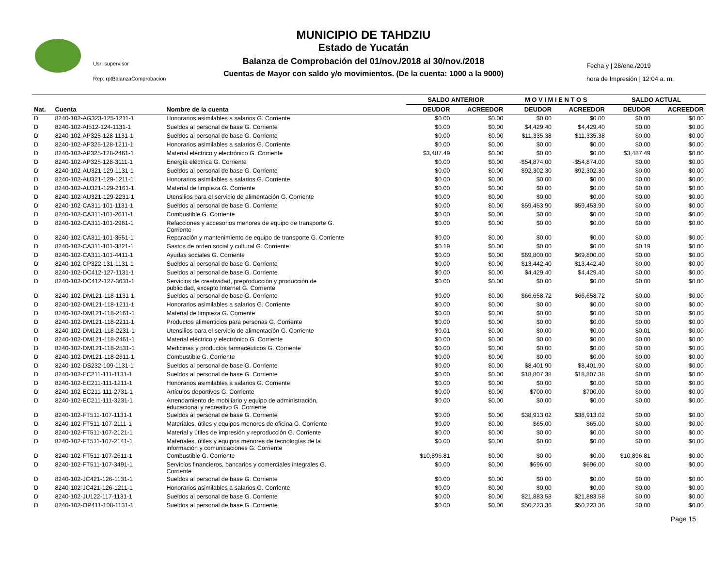MUNICIPIO DE TAHDZIU
Estado de Yucatán
Balanza de Comprobación del 01/nov./2018 al 30/nov./2018
Cuentas de Mayor con saldo y/o movimientos. (De la cuenta: 1000 a la 9000)
Usr: supervisor
Rep: rptBalanzaComprobacion
Fecha y | 28/ene./2019
hora de Impresión | 12:04 a. m.
| | | | SALDO ANTERIOR | | M O V I M I E N T O S | | SALDO ACTUAL | |
| --- | --- | --- | --- | --- | --- | --- | --- | --- |
| Nat. | Cuenta | Nombre de la cuenta | DEUDOR | ACREEDOR | DEUDOR | ACREEDOR | DEUDOR | ACREEDOR |
| D | 8240-102-AG323-125-1211-1 | Honorarios asimilables a salarios G. Corriente | $0.00 | $0.00 | $0.00 | $0.00 | $0.00 | $0.00 |
| D | 8240-102-AI512-124-1131-1 | Sueldos al personal de base G. Corriente | $0.00 | $0.00 | $4,429.40 | $4,429.40 | $0.00 | $0.00 |
| D | 8240-102-AP325-128-1131-1 | Sueldos al personal de base G. Corriente | $0.00 | $0.00 | $11,335.38 | $11,335.38 | $0.00 | $0.00 |
| D | 8240-102-AP325-128-1211-1 | Honorarios asimilables a salarios G. Corriente | $0.00 | $0.00 | $0.00 | $0.00 | $0.00 | $0.00 |
| D | 8240-102-AP325-128-2461-1 | Material eléctrico y electrónico G. Corriente | $3,487.49 | $0.00 | $0.00 | $0.00 | $3,487.49 | $0.00 |
| D | 8240-102-AP325-128-3111-1 | Energía eléctrica G. Corriente | $0.00 | $0.00 | -$54,874.00 | -$54,874.00 | $0.00 | $0.00 |
| D | 8240-102-AU321-129-1131-1 | Sueldos al personal de base G. Corriente | $0.00 | $0.00 | $92,302.30 | $92,302.30 | $0.00 | $0.00 |
| D | 8240-102-AU321-129-1211-1 | Honorarios asimilables a salarios G. Corriente | $0.00 | $0.00 | $0.00 | $0.00 | $0.00 | $0.00 |
| D | 8240-102-AU321-129-2161-1 | Material de limpieza G. Corriente | $0.00 | $0.00 | $0.00 | $0.00 | $0.00 | $0.00 |
| D | 8240-102-AU321-129-2231-1 | Utensilios para el servicio de alimentación G. Corriente | $0.00 | $0.00 | $0.00 | $0.00 | $0.00 | $0.00 |
| D | 8240-102-CA311-101-1131-1 | Sueldos al personal de base G. Corriente | $0.00 | $0.00 | $59,453.90 | $59,453.90 | $0.00 | $0.00 |
| D | 8240-102-CA311-101-2611-1 | Combustible G. Corriente | $0.00 | $0.00 | $0.00 | $0.00 | $0.00 | $0.00 |
| D | 8240-102-CA311-101-2961-1 | Refacciones y accesorios menores de equipo de transporte G. Corriente | $0.00 | $0.00 | $0.00 | $0.00 | $0.00 | $0.00 |
| D | 8240-102-CA311-101-3551-1 | Reparación y mantenimiento de equipo de transporte G. Corriente | $0.00 | $0.00 | $0.00 | $0.00 | $0.00 | $0.00 |
| D | 8240-102-CA311-101-3821-1 | Gastos de orden social y cultural G. Corriente | $0.19 | $0.00 | $0.00 | $0.00 | $0.19 | $0.00 |
| D | 8240-102-CA311-101-4411-1 | Ayudas sociales G. Corriente | $0.00 | $0.00 | $69,800.00 | $69,800.00 | $0.00 | $0.00 |
| D | 8240-102-CP322-131-1131-1 | Sueldos al personal de base G. Corriente | $0.00 | $0.00 | $13,442.40 | $13,442.40 | $0.00 | $0.00 |
| D | 8240-102-DC412-127-1131-1 | Sueldos al personal de base G. Corriente | $0.00 | $0.00 | $4,429.40 | $4,429.40 | $0.00 | $0.00 |
| D | 8240-102-DC412-127-3631-1 | Servicios de creatividad, preproducción y producción de publicidad, excepto Internet G. Corriente | $0.00 | $0.00 | $0.00 | $0.00 | $0.00 | $0.00 |
| D | 8240-102-DM121-118-1131-1 | Sueldos al personal de base G. Corriente | $0.00 | $0.00 | $66,658.72 | $66,658.72 | $0.00 | $0.00 |
| D | 8240-102-DM121-118-1211-1 | Honorarios asimilables a salarios G. Corriente | $0.00 | $0.00 | $0.00 | $0.00 | $0.00 | $0.00 |
| D | 8240-102-DM121-118-2161-1 | Material de limpieza G. Corriente | $0.00 | $0.00 | $0.00 | $0.00 | $0.00 | $0.00 |
| D | 8240-102-DM121-118-2211-1 | Productos alimenticios para personas G. Corriente | $0.00 | $0.00 | $0.00 | $0.00 | $0.00 | $0.00 |
| D | 8240-102-DM121-118-2231-1 | Utensilios para el servicio de alimentación G. Corriente | $0.01 | $0.00 | $0.00 | $0.00 | $0.01 | $0.00 |
| D | 8240-102-DM121-118-2461-1 | Material eléctrico y electrónico G. Corriente | $0.00 | $0.00 | $0.00 | $0.00 | $0.00 | $0.00 |
| D | 8240-102-DM121-118-2531-1 | Medicinas y productos farmacéuticos G. Corriente | $0.00 | $0.00 | $0.00 | $0.00 | $0.00 | $0.00 |
| D | 8240-102-DM121-118-2611-1 | Combustible G. Corriente | $0.00 | $0.00 | $0.00 | $0.00 | $0.00 | $0.00 |
| D | 8240-102-DS232-109-1131-1 | Sueldos al personal de base G. Corriente | $0.00 | $0.00 | $8,401.90 | $8,401.90 | $0.00 | $0.00 |
| D | 8240-102-EC211-111-1131-1 | Sueldos al personal de base G. Corriente | $0.00 | $0.00 | $18,807.38 | $18,807.38 | $0.00 | $0.00 |
| D | 8240-102-EC211-111-1211-1 | Honorarios asimilables a salarios G. Corriente | $0.00 | $0.00 | $0.00 | $0.00 | $0.00 | $0.00 |
| D | 8240-102-EC211-111-2731-1 | Artículos deportivos G. Corriente | $0.00 | $0.00 | $700.00 | $700.00 | $0.00 | $0.00 |
| D | 8240-102-EC211-111-3231-1 | Arrendamiento de mobiliario y equipo de administración, educacional y recreativo G. Corriente | $0.00 | $0.00 | $0.00 | $0.00 | $0.00 | $0.00 |
| D | 8240-102-FT511-107-1131-1 | Sueldos al personal de base G. Corriente | $0.00 | $0.00 | $38,913.02 | $38,913.02 | $0.00 | $0.00 |
| D | 8240-102-FT511-107-2111-1 | Materiales, útiles y equipos menores de oficina G. Corriente | $0.00 | $0.00 | $65.00 | $65.00 | $0.00 | $0.00 |
| D | 8240-102-FT511-107-2121-1 | Material y útiles de impresión y reproducción G. Corriente | $0.00 | $0.00 | $0.00 | $0.00 | $0.00 | $0.00 |
| D | 8240-102-FT511-107-2141-1 | Materiales, útiles y equipos menores de tecnologías de la información y comunicaciones G. Corriente | $0.00 | $0.00 | $0.00 | $0.00 | $0.00 | $0.00 |
| D | 8240-102-FT511-107-2611-1 | Combustible G. Corriente | $10,896.81 | $0.00 | $0.00 | $0.00 | $10,896.81 | $0.00 |
| D | 8240-102-FT511-107-3491-1 | Servicios financieros, bancarios y comerciales integrales G. Corriente | $0.00 | $0.00 | $696.00 | $696.00 | $0.00 | $0.00 |
| D | 8240-102-JC421-126-1131-1 | Sueldos al personal de base G. Corriente | $0.00 | $0.00 | $0.00 | $0.00 | $0.00 | $0.00 |
| D | 8240-102-JC421-126-1211-1 | Honorarios asimilables a salarios G. Corriente | $0.00 | $0.00 | $0.00 | $0.00 | $0.00 | $0.00 |
| D | 8240-102-JU122-117-1131-1 | Sueldos al personal de base G. Corriente | $0.00 | $0.00 | $21,883.58 | $21,883.58 | $0.00 | $0.00 |
| D | 8240-102-OP411-108-1131-1 | Sueldos al personal de base G. Corriente | $0.00 | $0.00 | $50,223.36 | $50,223.36 | $0.00 | $0.00 |
Page 15